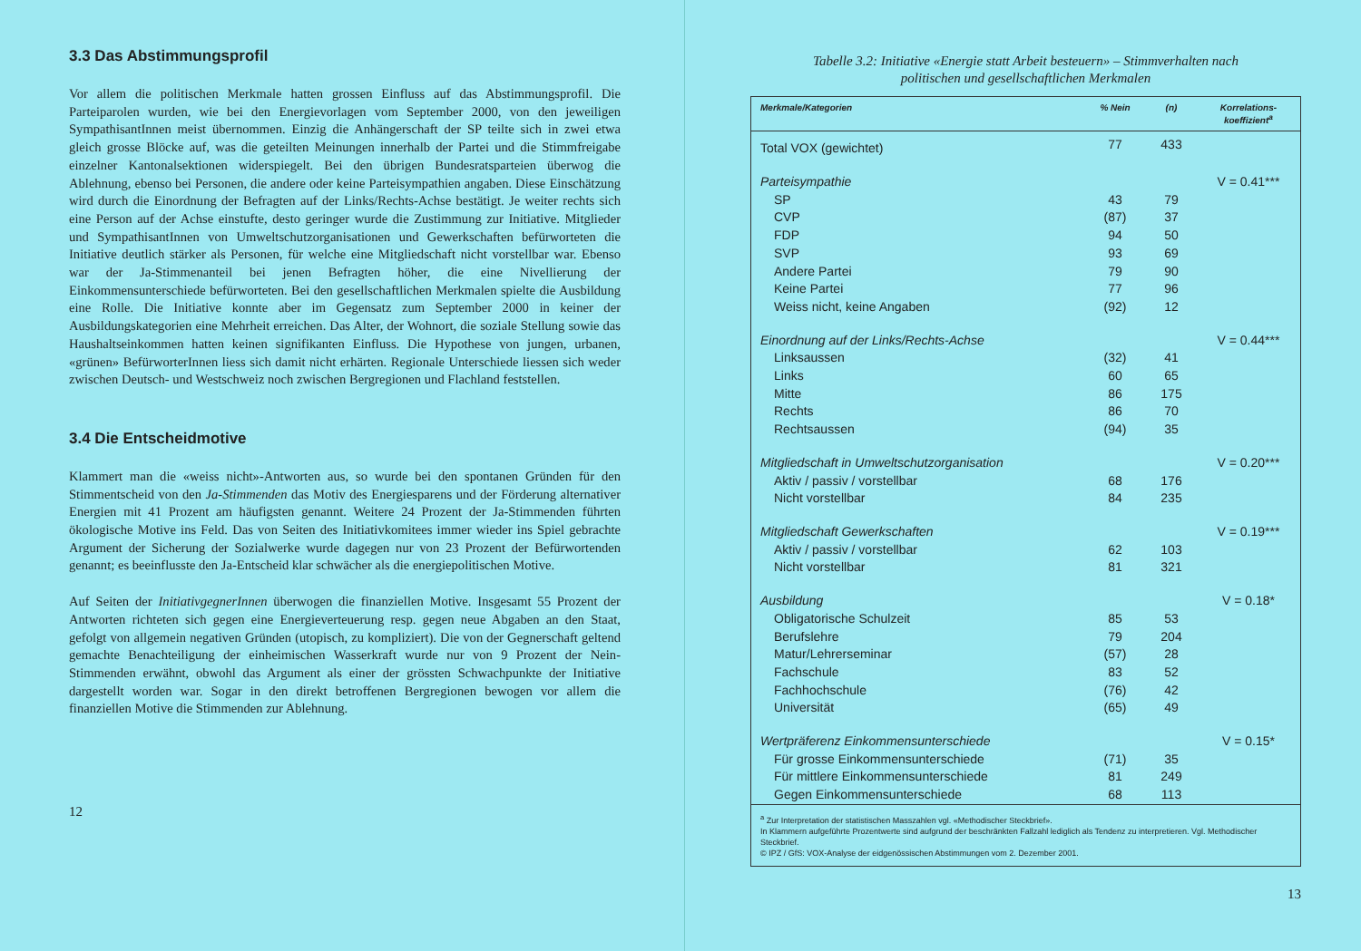3.3 Das Abstimmungsprofil
Vor allem die politischen Merkmale hatten grossen Einfluss auf das Abstimmungsprofil. Die Parteiparolen wurden, wie bei den Energievorlagen vom September 2000, von den jeweiligen SympathisantInnen meist übernommen. Einzig die Anhängerschaft der SP teilte sich in zwei etwa gleich grosse Blöcke auf, was die geteilten Meinungen innerhalb der Partei und die Stimmfreigabe einzelner Kantonalsektionen widerspiegelt. Bei den übrigen Bundesratsparteien überwog die Ablehnung, ebenso bei Personen, die andere oder keine Parteisympathien angaben. Diese Einschätzung wird durch die Einordnung der Befragten auf der Links/Rechts-Achse bestätigt. Je weiter rechts sich eine Person auf der Achse einstufte, desto geringer wurde die Zustimmung zur Initiative. Mitglieder und SympathisantInnen von Umweltschutzorganisationen und Gewerkschaften befürworteten die Initiative deutlich stärker als Personen, für welche eine Mitgliedschaft nicht vorstellbar war. Ebenso war der Ja-Stimmenanteil bei jenen Befragten höher, die eine Nivellierung der Einkommensunterschiede befürworteten. Bei den gesellschaftlichen Merkmalen spielte die Ausbildung eine Rolle. Die Initiative konnte aber im Gegensatz zum September 2000 in keiner der Ausbildungskategorien eine Mehrheit erreichen. Das Alter, der Wohnort, die soziale Stellung sowie das Haushaltseinkommen hatten keinen signifikanten Einfluss. Die Hypothese von jungen, urbanen, «grünen» BefürworterInnen liess sich damit nicht erhärten. Regionale Unterschiede liessen sich weder zwischen Deutsch- und Westschweiz noch zwischen Bergregionen und Flachland feststellen.
3.4 Die Entscheidmotive
Klammert man die «weiss nicht»-Antworten aus, so wurde bei den spontanen Gründen für den Stimmentscheid von den Ja-Stimmenden das Motiv des Energiesparens und der Förderung alternativer Energien mit 41 Prozent am häufigsten genannt. Weitere 24 Prozent der Ja-Stimmenden führten ökologische Motive ins Feld. Das von Seiten des Initiativkomitees immer wieder ins Spiel gebrachte Argument der Sicherung der Sozialwerke wurde dagegen nur von 23 Prozent der Befürwortenden genannt; es beeinflusste den Ja-Entscheid klar schwächer als die energiepolitischen Motive.
Auf Seiten der InitiativgegnerInnen überwogen die finanziellen Motive. Insgesamt 55 Prozent der Antworten richteten sich gegen eine Energieverteuerung resp. gegen neue Abgaben an den Staat, gefolgt von allgemein negativen Gründen (utopisch, zu kompliziert). Die von der Gegnerschaft geltend gemachte Benachteiligung der einheimischen Wasserkraft wurde nur von 9 Prozent der Nein-Stimmenden erwähnt, obwohl das Argument als einer der grössten Schwachpunkte der Initiative dargestellt worden war. Sogar in den direkt betroffenen Bergregionen bewogen vor allem die finanziellen Motive die Stimmenden zur Ablehnung.
12
Tabelle 3.2: Initiative «Energie statt Arbeit besteuern» – Stimmverhalten nach
politischen und gesellschaftlichen Merkmalen
| Merkmale/Kategorien | % Nein | (n) | Korrelations- koeffizient<sup>a</sup> |
| --- | --- | --- | --- |
| Total VOX (gewichtet) | 77 | 433 | |
| Parteisympathie | | | V = 0.41*** |
| SP | 43 | 79 | |
| CVP | (87) | 37 | |
| FDP | 94 | 50 | |
| SVP | 93 | 69 | |
| Andere Partei | 79 | 90 | |
| Keine Partei | 77 | 96 | |
| Weiss nicht, keine Angaben | (92) | 12 | |
| Einordnung auf der Links/Rechts-Achse | | | V = 0.44*** |
| Linksaussen | (32) | 41 | |
| Links | 60 | 65 | |
| Mitte | 86 | 175 | |
| Rechts | 86 | 70 | |
| Rechtsaussen | (94) | 35 | |
| Mitgliedschaft in Umweltschutzorganisation | | | V = 0.20*** |
| Aktiv / passiv / vorstellbar | 68 | 176 | |
| Nicht vorstellbar | 84 | 235 | |
| Mitgliedschaft Gewerkschaften | | | V = 0.19*** |
| Aktiv / passiv / vorstellbar | 62 | 103 | |
| Nicht vorstellbar | 81 | 321 | |
| Ausbildung | | | V = 0.18* |
| Obligatorische Schulzeit | 85 | 53 | |
| Berufslehre | 79 | 204 | |
| Matur/Lehrerseminar | (57) | 28 | |
| Fachschule | 83 | 52 | |
| Fachhochschule | (76) | 42 | |
| Universität | (65) | 49 | |
| Wertpräferenz Einkommensunterschiede | | | V = 0.15* |
| Für grosse Einkommensunterschiede | (71) | 35 | |
| Für mittlere Einkommensunterschiede | 81 | 249 | |
| Gegen Einkommensunterschiede | 68 | 113 | |
| <sup>a</sup> Zur Interpretation der statistischen Masszahlen vgl. «Methodischer Steckbrief». In Klammern aufgeführte Prozentwerte sind aufgrund der beschränkten Fallzahl lediglich als Tendenz zu interpretieren. Vgl. Methodischer Steckbrief. © IPZ / GfS: VOX-Analyse der eidgenössischen Abstimmungen vom 2. Dezember 2001. | | | |
13